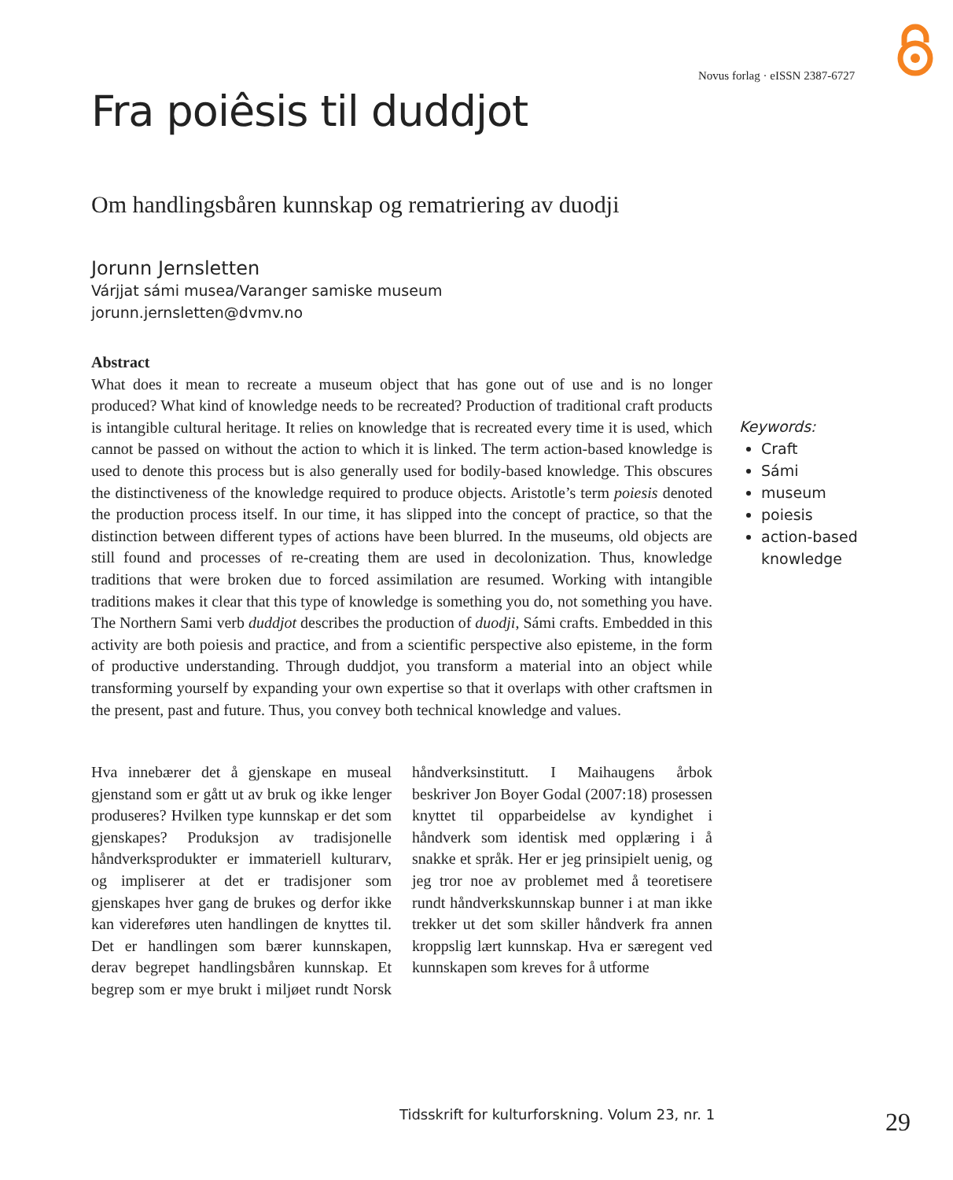Novus forlag · eISSN 2387-6727
Fra poiêsis til duddjot
Om handlingsbåren kunnskap og rematriering av duodji
Jorunn Jernsletten
Várjjat sámi musea/Varanger samiske museum
jorunn.jernsletten@dvmv.no
Abstract
What does it mean to recreate a museum object that has gone out of use and is no longer produced? What kind of knowledge needs to be recreated? Production of traditional craft products is intangible cultural heritage. It relies on knowledge that is recreated every time it is used, which cannot be passed on without the action to which it is linked. The term action-based knowledge is used to denote this process but is also generally used for bodily-based knowledge. This obscures the distinctiveness of the knowledge required to produce objects. Aristotle’s term poiesis denoted the production process itself. In our time, it has slipped into the concept of practice, so that the distinction between different types of actions have been blurred. In the museums, old objects are still found and processes of re-creating them are used in decolonization. Thus, knowledge traditions that were broken due to forced assimilation are resumed. Working with intangible traditions makes it clear that this type of knowledge is something you do, not something you have. The Northern Sami verb duddjot describes the production of duodji, Sámi crafts. Embedded in this activity are both poiesis and practice, and from a scientific perspective also episteme, in the form of productive understanding. Through duddjot, you transform a material into an object while transforming yourself by expanding your own expertise so that it overlaps with other craftsmen in the present, past and future. Thus, you convey both technical knowledge and values.
Hva innebærer det å gjenskape en museal gjenstand som er gått ut av bruk og ikke lenger produseres? Hvilken type kunnskap er det som gjenskapes? Produksjon av tradisjonelle håndverksprodukter er immateriell kulturarv, og impliserer at det er tradisjoner som gjenskapes hver gang de brukes og derfor ikke kan videreføres uten handlingen de knyttes til. Det er handlingen som bærer kunnskapen, derav begrepet handlingsbåren kunnskap. Et begrep som er mye brukt i miljøet rundt Norsk håndverksinstitutt. I Maihaugens årbok beskriver Jon Boyer Godal (2007:18) prosessen knyttet til opparbeidelse av kyndighet i håndverk som identisk med opplæring i å snakke et språk. Her er jeg prinsipielt uenig, og jeg tror noe av problemet med å teoretisere rundt håndverkskunnskap bunner i at man ikke trekker ut det som skiller håndverk fra annen kroppslig lært kunnskap. Hva er særegent ved kunnskapen som kreves for å utforme
Keywords:
Craft
Sámi
museum
poiesis
action-based knowledge
Tidsskrift for kulturforskning. Volum 23, nr. 1
29